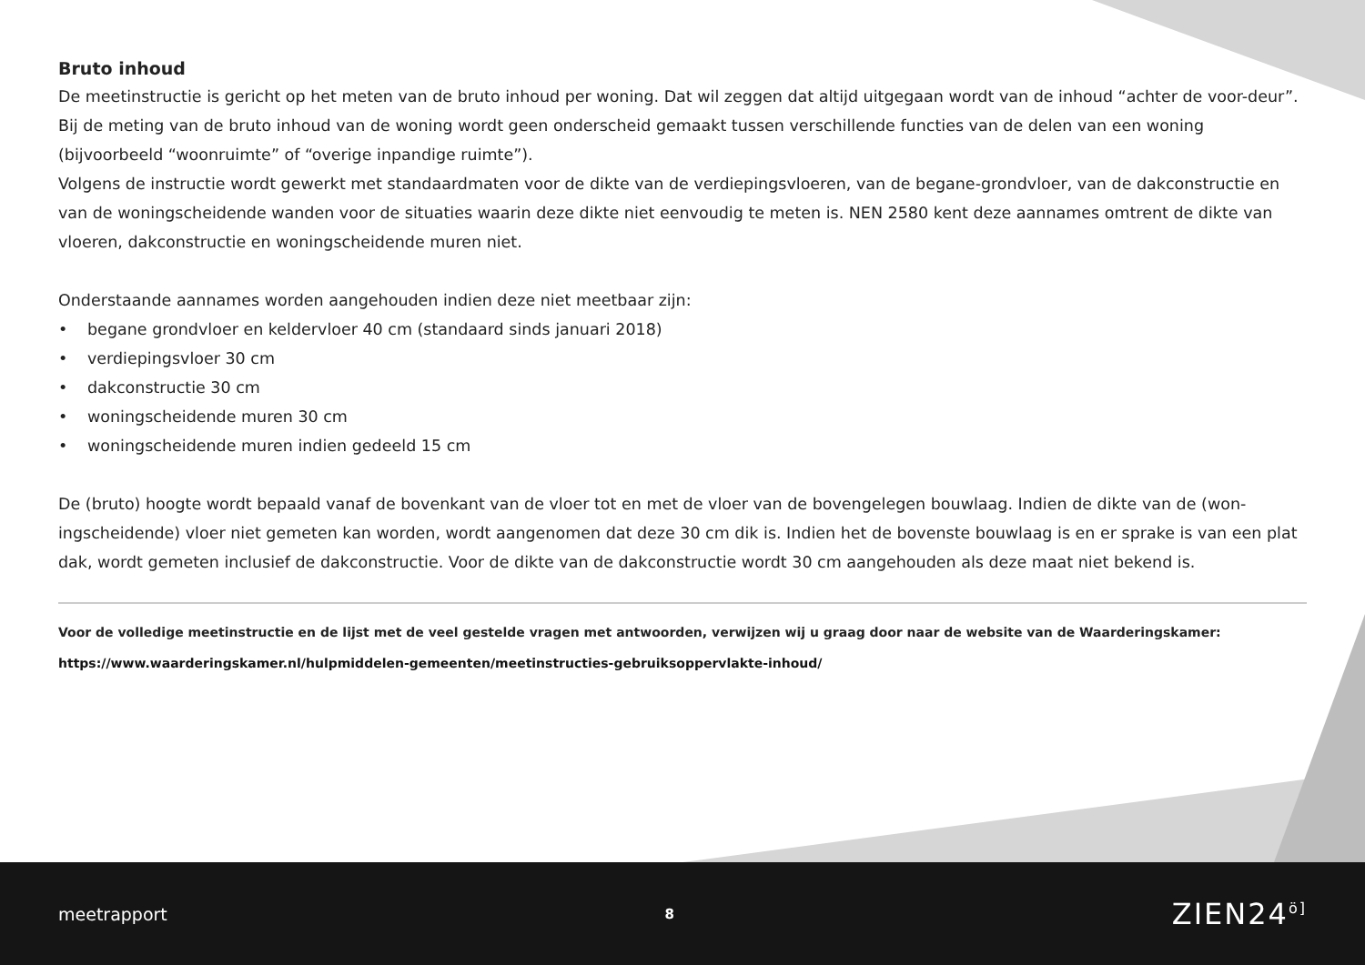Bruto inhoud
De meetinstructie is gericht op het meten van de bruto inhoud per woning. Dat wil zeggen dat altijd uitgegaan wordt van de inhoud “achter de voor-deur”. Bij de meting van de bruto inhoud van de woning wordt geen onderscheid gemaakt tussen verschillende functies van de delen van een woning (bijvoorbeeld “woonruimte” of “overige inpandige ruimte”).
Volgens de instructie wordt gewerkt met standaardmaten voor de dikte van de verdiepingsvloeren, van de begane-grondvloer, van de dakconstructie en van de woningscheidende wanden voor de situaties waarin deze dikte niet eenvoudig te meten is. NEN 2580 kent deze aannames omtrent de dikte van vloeren, dakconstructie en woningscheidende muren niet.
Onderstaande aannames worden aangehouden indien deze niet meetbaar zijn:
• begane grondvloer en keldervloer 40 cm (standaard sinds januari 2018)
• verdiepingsvloer 30 cm
• dakconstructie 30 cm
• woningscheidende muren 30 cm
• woningscheidende muren indien gedeeld 15 cm
De (bruto) hoogte wordt bepaald vanaf de bovenkant van de vloer tot en met de vloer van de bovengelegen bouwlaag. Indien de dikte van de (won-ingscheidende) vloer niet gemeten kan worden, wordt aangenomen dat deze 30 cm dik is. Indien het de bovenste bouwlaag is en er sprake is van een plat dak, wordt gemeten inclusief de dakconstructie. Voor de dikte van de dakconstructie wordt 30 cm aangehouden als deze maat niet bekend is.
Voor de volledige meetinstructie en de lijst met de veel gestelde vragen met antwoorden, verwijzen wij u graag door naar de website van de Waarderingskamer:
https://www.waarderingskamer.nl/hulpmiddelen-gemeenten/meetinstructies-gebruiksoppervlakte-inhoud/
meetrapport 8 ZIEN24<sup>ö]</sup>